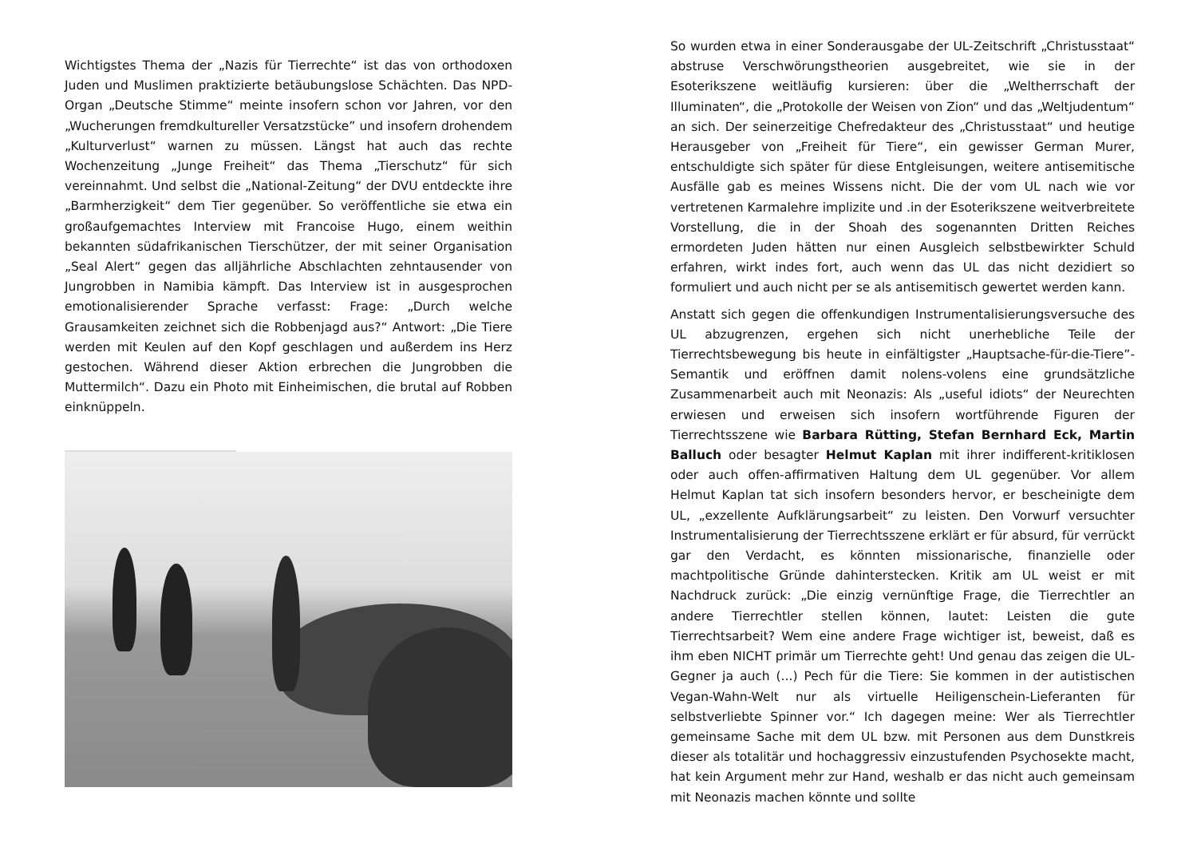Wichtigstes Thema der „Nazis für Tierrechte“ ist das von orthodoxen Juden und Muslimen praktizierte betäubungslose Schächten. Das NPD-Organ „Deutsche Stimme“ meinte insofern schon vor Jahren, vor den „Wucherungen fremdkultureller Versatzstücke” und insofern drohendem „Kulturverlust“ warnen zu müssen. Längst hat auch das rechte Wochenzeitung „Junge Freiheit“ das Thema „Tierschutz“ für sich vereinnahmt. Und selbst die „National-Zeitung“ der DVU entdeckte ihre „Barmherzigkeit“ dem Tier gegenüber. So veröffentliche sie etwa ein großaufgemachtes Interview mit Francoise Hugo, einem weithin bekannten südafrikanischen Tierschützer, der mit seiner Organisation „Seal Alert“ gegen das alljährliche Abschlachten zehntausender von Jungrobben in Namibia kämpft. Das Interview ist in ausgesprochen emotionalisierender Sprache verfasst: Frage: „Durch welche Grausamkeiten zeichnet sich die Robbenjagd aus?“ Antwort: „Die Tiere werden mit Keulen auf den Kopf geschlagen und außerdem ins Herz gestochen. Während dieser Aktion erbrechen die Jungrobben die Muttermilch“. Dazu ein Photo mit Einheimischen, die brutal auf Robben einknüppeln.
So wurden etwa in einer Sonderausgabe der UL-Zeitschrift „Christusstaat“ abstruse Verschwörungstheorien ausgebreitet, wie sie in der Esoterikszene weitläufig kursieren: über die „Weltherrschaft der Illuminaten“, die „Protokolle der Weisen von Zion“ und das „Weltjudentum“ an sich. Der seinerzeitige Chefredakteur des „Christusstaat“ und heutige Herausgeber von „Freiheit für Tiere“, ein gewisser German Murer, entschuldigte sich später für diese Entgleisungen, weitere antisemitische Ausfälle gab es meines Wissens nicht. Die der vom UL nach wie vor vertretenen Karmalehre implizite und .in der Esoterikszene weitverbreitete Vorstellung, die in der Shoah des sogenannten Dritten Reiches ermordeten Juden hätten nur einen Ausgleich selbstbewirkter Schuld erfahren, wirkt indes fort, auch wenn das UL das nicht dezidiert so formuliert und auch nicht per se als antisemitisch gewertet werden kann.
Anstatt sich gegen die offenkundigen Instrumentalisierungsversuche des UL abzugrenzen, ergehen sich nicht unerhebliche Teile der Tierrechtsbewegung bis heute in einfältigster „Hauptsache-für-die-Tiere”-Semantik und eröffnen damit nolens-volens eine grundsätzliche Zusammenarbeit auch mit Neonazis: Als „useful idiots“ der Neurechten erwiesen und erweisen sich insofern wortführende Figuren der Tierrechtsszene wie Barbara Rütting, Stefan Bernhard Eck, Martin Balluch oder besagter Helmut Kaplan mit ihrer indifferent-kritiklosen oder auch offen-affirmativen Haltung dem UL gegenüber. Vor allem Helmut Kaplan tat sich insofern besonders hervor, er bescheinigte dem UL, „exzellente Aufklärungsarbeit“ zu leisten. Den Vorwurf versuchter Instrumentalisierung der Tierrechtsszene erklärt er für absurd, für verrückt gar den Verdacht, es könnten missionarische, finanzielle oder machtpolitische Gründe dahinterstecken. Kritik am UL weist er mit Nachdruck zurück: „Die einzig vernünftige Frage, die Tierrechtler an andere Tierrechtler stellen können, lautet: Leisten die gute Tierrechtsarbeit? Wem eine andere Frage wichtiger ist, beweist, daß es ihm eben NICHT primär um Tierrechte geht! Und genau das zeigen die UL-Gegner ja auch (...) Pech für die Tiere: Sie kommen in der autistischen Vegan-Wahn-Welt nur als virtuelle Heiligenschein-Lieferanten für selbstverliebte Spinner vor.“ Ich dagegen meine: Wer als Tierrechtler gemeinsame Sache mit dem UL bzw. mit Personen aus dem Dunstkreis dieser als totalitär und hochaggressiv einzustufenden Psychosekte macht, hat kein Argument mehr zur Hand, weshalb er das nicht auch gemeinsam mit Neonazis machen könnte und sollte